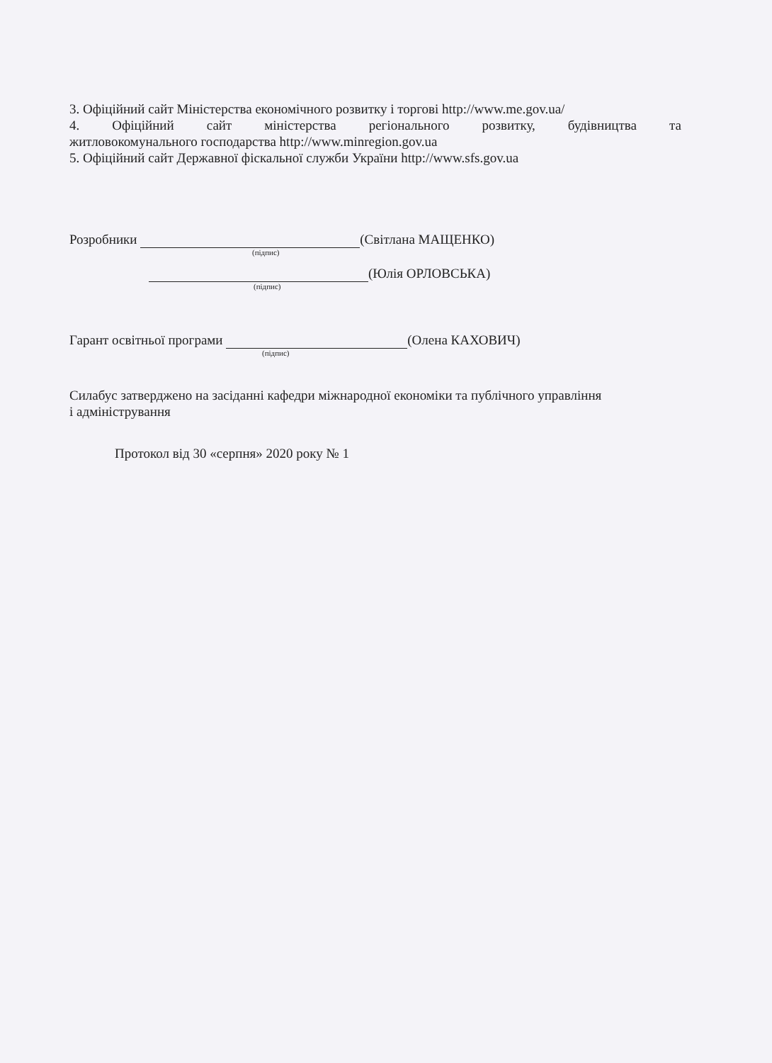3. Офіційний сайт Міністерства економічного розвитку і торгові http://www.me.gov.ua/
4. Офіційний сайт міністерства регіонального розвитку, будівництва та
житловокомунального господарства http://www.minregion.gov.ua
5. Офіційний сайт Державної фіскальної служби України http://www.sfs.gov.ua
Розробники (Світлана МАЩЕНКО)
(підпис)
(Юлія ОРЛОВСЬКА)
(підпис)
Гарант освітньої програми (Олена КАХОВИЧ)
(підпис)
Силабус затверджено на засіданні кафедри міжнародної економіки та публічного управління
і адміністрування
Протокол від 30 «серпня» 2020 року № 1